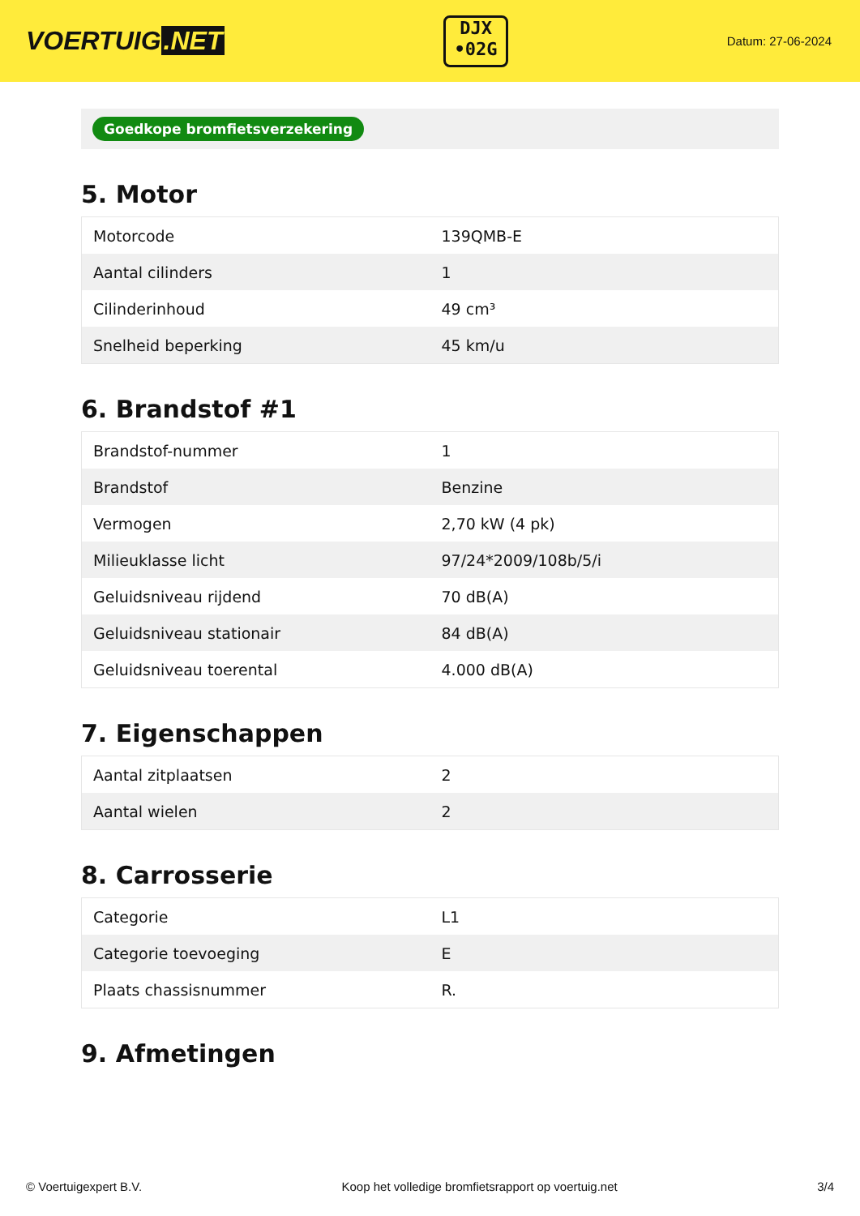VOERTUIG.NET
DJX
•02G
Datum: 27-06-2024
Goedkope bromfietsverzekering
5. Motor
| Motorcode | 139QMB-E |
| Aantal cilinders | 1 |
| Cilinderinhoud | 49 cm³ |
| Snelheid beperking | 45 km/u |
6. Brandstof #1
| Brandstof-nummer | 1 |
| Brandstof | Benzine |
| Vermogen | 2,70 kW (4 pk) |
| Milieuklasse licht | 97/24*2009/108b/5/i |
| Geluidsniveau rijdend | 70 dB(A) |
| Geluidsniveau stationair | 84 dB(A) |
| Geluidsniveau toerental | 4.000 dB(A) |
7. Eigenschappen
| Aantal zitplaatsen | 2 |
| Aantal wielen | 2 |
8. Carrosserie
| Categorie | L1 |
| Categorie toevoeging | E |
| Plaats chassisnummer | R. |
9. Afmetingen
© Voertuigexpert B.V. Koop het volledige bromfietsrapport op voertuig.net 3/4